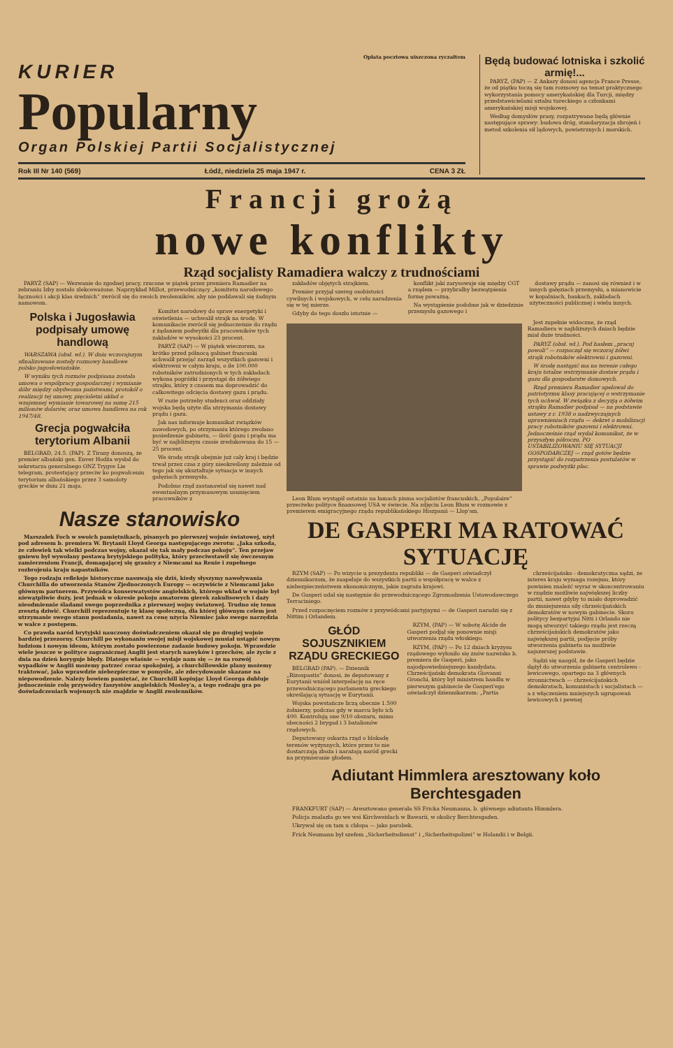Opłata pocztowa uiszczona ryczałtem
KURIER
Popularny
Organ Polskiej Partii Socjalistycznej
Rok III Nr 140 (569) Łódź, niedziela 25 maja 1947 r. CENA 3 ZŁ
Będą budować lotniska i szkolić armię!...
PARYŻ, (PAP) — Z Ankary donosi agencja France Presse, że od piątku toczą się tam rozmowy na temat praktycznego wykorzystania pomocy amerykańskiej dla Turcji, między przedstawicielami sztabu tureckiego a członkami amerykańskiej misji wojskowej.
Według domysłów prasy, rozpatrywane będą głównie następujące sprawy: budowa dróg, standaryzacja zbrojeń i metod szkolenia sił lądowych, powietrznych i morskich.
Francji grożą
nowe konflikty
Rząd socjalisty Ramadiera walczy z trudnościami
PARYŻ (SAP) — Wezwanie do zgodnej pracy, rzucone w piątek przez premiera Ramadier na zebraniu Izby zostało zlekceważone. Naprzykład Millot, przewodniczący „komitetu narodowego łączności i akcji klas średnich“ zwrócił się do swoich zwolenników, aby nie poddawali się żadnym namowom.
Polska i Jugosławia podpisały umowę handlową
WARSZAWA (obsł. wł.). W dniu wczorajszym sfinalizowane zostały rozmowy handlowe polsko-jugosłowiańskie.
W wyniku tych rozmów podpisana została umowa o współpracy gospodarczej i wymianie dóbr między obydwoma państwami, protokół o realizacji tej umowy, pięcioletni układ o wzajemnej wymianie towarowej na sumę 215 milionów dolarów, oraz umowa handlowa na rok 1947/48.
Grecja pogwałciła terytorium Albanii
BELGRAD, 24.5. (PAP). Z Tirany donoszą, że premier albański gen. Enver Hodża wysłał do sekretarza generalnego ONZ Trygve Lie telegram, protestujący przeciw ko pogwałceniu terytorium albańskiego przez 3 samoloty greckie w dniu 21 maja.
Komitet narodowy do spraw energetyki i oświetlenia — uchwalił strajk na środę. W komunikacie zwrócił się jednocześnie do rządu z żądaniem podwyżki dla pracowników tych zakładów w wysokości 23 procent.
PARYŻ (SAP) — W piątek wieczorem, na krótko przed północą gabinet francuski uchwalił przejąć zarząd wszystkich gazowni i elektrowni w całym kraju, o ile 100.000 robotników zatrudnionych w tych zakładach wykona pogróżki i przystąpi do żółwiego strajku, który z czasem ma doprowadzić do całkowitego odcięcia dostawy gazu i prądu.
W razie potrzeby studenci oraz oddziały wojska będą użyte dla utrzymania dostawy prądu i gazu.
Jak nas informuje komunikat związków zawodowych, po otrzymaniu którego zwołano posiedzenie gabinetu, — ilość gazu i prądu ma być w najbliższym czasie zredukowana do 15 — 25 procent.
We środę strajk obejmie już cały kraj i będzie trwał przez czas z góry nieokreślony zależnie od tego jak się ukształtuje sytuacja w innych gałęziach przemysłu.
Podobno rząd zastanawiał się nawet nad ewentualnym przymusowym usunięciem pracowników z
Nasze stanowisko
Marszałek Foch w swoich pamiętnikach, pisanych po pierwszej wojnie światowej, użył pod adresem b. premiera W. Brytanii Lloyd Georga następującego zwrotu: „Jaka szkoda, że człowiek tak wielki podczas wojny, okazał się tak mały podczas pokoju“. Ten przejaw gniewu był wywołany postawą brytyjskiego polityka, który przeciwstawił się ówczesnym zamierzeniom Francji, domagającej się granicy z Niemcami na Renie i zupełnego rozbrojenia kraju napastników.
Tego rodzaju refleksje historyczne nasuwają się dziś, kiedy słyszymy nawoływania Churchilla do utworzenia Stanów Zjednoczonych Europy — oczywiście z Niemcami jako głównym partnerem. Przywódca konserwatystów angielskich, którego wkład w wojnie był niewątpliwie duży, jest jednak w okresie pokoju amatorem gierek zakulisowych i daży nieodmiennie śladami swego poprzednika z pierwszej wojny światowej. Trudno się temu zresztą dziwić. Churchill reprezentuje tę klasę społeczną, dla której głównym celem jest utrzymanie swego stanu posiadania, nawet za cenę użycia Niemiec jako swego narzędzia w walce z postępem.
Co prawda naród brytyjski nauczony doświadczeniem okazał się po drugiej wojnie bardziej przezorny. Churchill po wykonaniu swojej misji wojskowej musiał ustąpić nowym ludziom i nowym ideom, którym zostało powierzone zadanie budowy pokoju. Wprawdzie wiele jeszcze w polityce zagranicznej Anglii jest starych nawyków i grzechów, ale życie z dnia na dzień koryguje błędy. Dlatego właśnie — wydaje nam się — że na rozwój wypadków w Anglii możemy patrzeć coraz spokojniej, a churchillowskie plany możemy traktować, jako wprawdzie niebezpieczne w pomyśle, ale zdecydowanie skazane na niepowodzenie. Należy bowiem pamiętać, że Churchill kopiując Lloyd Georga dubluje jednocześnie rolę przywódcy faszystów angielskich Mosley'a, a tego rodzaju gra po doświadczeniach wojennych nie znajdzie w Anglii zwolenników.
zakładów objętych strajkiem.
Premier przyjął szereg osobistości cywilnych i wojskowych, w celu naradzenia się w tej mierze.
Gdyby do tego doszło istotnie —
konflikt jaki zarysowuje się między CGT a rządem — przybrałby bezwątpienia formę poważną.
Na wystąpienie podobne jak w dziedzinie przemysłu gazowego i
dostawy prądu — zanosi się również i w innych gałęziach przemysłu, a mianowicie w kopalniach, bankach, zakładach użyteczności publicznej i wielu innych.
Leon Blum wystąpił ostatnio na łamach pisma socjalistów francuskich, „Populaire“ przeciwko polityce finansowej USA w świecie. Na zdjęciu Leon Blum w rozmowie z premierem emigracyjnego rządu republikańskiego Hiszpanii — Llop'sm.
Jest zupełnie widoczne, że rząd Ramadiera w najbliższych dniach będzie miał duże trudności.
PARYŻ (obsł. wł.). Pod hasłem „pracuj powoli“ — rozpoczął się wczoraj żółwi strajk robotników elektrowni i gazowni.
W środę nastąpić ma na terenie całego kraju totalne wstrzymanie dostaw prądu i gazu dla gospodarstw domowych.
Rząd premiera Ramadier apelował do patriotyzmu klasy pracującej o wstrzymanie tych uchwał. W związku z decyzją o żółwim strajku Ramadier podpisał — na podstawie ustawy z r. 1938 o nadzwyczajnych uprawnieniach rządu — dekret o mobilizacji pracy robotników gazowni i elektrowni. Jednocześnie rząd wydał komunikat, że w przyszłym półroczu, PO USTABILIZOWANIU SIĘ SYTUACJI GOSPODARCZEJ — rząd gotów będzie przystąpić do rozpatrzenia postulatów w sprawie podwyżki płac.
DE GASPERI MA RATOWAĆ SYTUACJĘ
RZYM (SAP) — Po wizycie u prezydenta republiki — de Gasperi oświadczył dziennikarzom, że zaapeluje do wszystkich partii o współpracę w walce z niebezpieczeństwem ekonomicznym, jakie zagraża krajowi.
De Gasperi udał się następnie do przewodniczącego Zgromadzenia Ustawodawczego Terraciniego.
Przed rozpoczęciem rozmów z przywódcami partyjnymi — de Gasperi naradzi się z Nittim i Orlandem.
GŁÓD SOJUSZNIKIEM RZĄDU GRECKIEGO
BELGRAD (PAP). — Dziennik „Rizospastis“ donosi, że deputowany z Eurytanii wniósł interpelację na ręce przewodniczącego parlamentu greckiego określającą sytuację w Eurytanii.
Wojska powstańcze liczą obecnie 1.500 żołnierzy, podczas gdy w marcu było ich 400. Kontrolują one 9/10 obszaru, mimo obecności 2 brygad i 3 batalionów rządowych.
Deputowany oskarża rząd o blokadę terenów wyżynnych, które przez to nie dostarczają zboża i narażają naród grecki na przymieranie głodem.
RZYM, (PAP) — W sobotę Alcide de Gasperi podjął się ponownie misji utworzenia rządu włoskiego.
RZYM, (PAP) — Po 12 dniach kryzysu rządowego wyłoniło się znów nazwisko b. premiera de Gasperi, jako najodpowiedniejszego kandydata. Chrześcijański demokrata Giovanni Gronchi, który był ministrem handlu w pierwszym gabinecie de Gasperi'ego oświadczył dziennikarzom: „Partia
chrześcijańsko - demokratyczna sądzi, że interes kraju wymaga rozejmu, który powinien znaleźć wyraz w skoncentrowaniu w rządzie możliwie największej liczby partii, nawet gdyby to miało doprowadzić do zmniejszenia siły chrześcijańskich demokratów w nowym gabinecie. Skoro politycy bezpartyjni Nitti i Orlando nie mogą utworzyć takiego rządu jest rzeczą chrześcijańskich demokratów jako największej partii, podjęcie próby utworzenia gabinetu na możliwie najszerszej podstawie.
Sądzi się naogół, że de Gasperi będzie dążył do utworzenia gabinetu centrolewo - lewicowego, opartego na 3 głównych stronnictwach — chrześcijańskich demokratach, komunistach i socjalistach — a z włączeniem mniejszych ugrupowań lewicowych i pewnej
Adiutant Himmlera aresztowany koło Berchtesgaden
FRANKFURT (SAP) — Aresztowano generała SS Fricka Neumanna, b. głównego adiutanta Himmlera.
Policja znalazła go we wsi Kirchweidach w Bawarii, w okolicy Berchtesgaden.
Ukrywał się on tam u chłopa — jako parobek.
Frick Neumann był szefem „Sicherheitsdienst“ i „Sicherheitspolizei“ w Holandii i w Belgii.